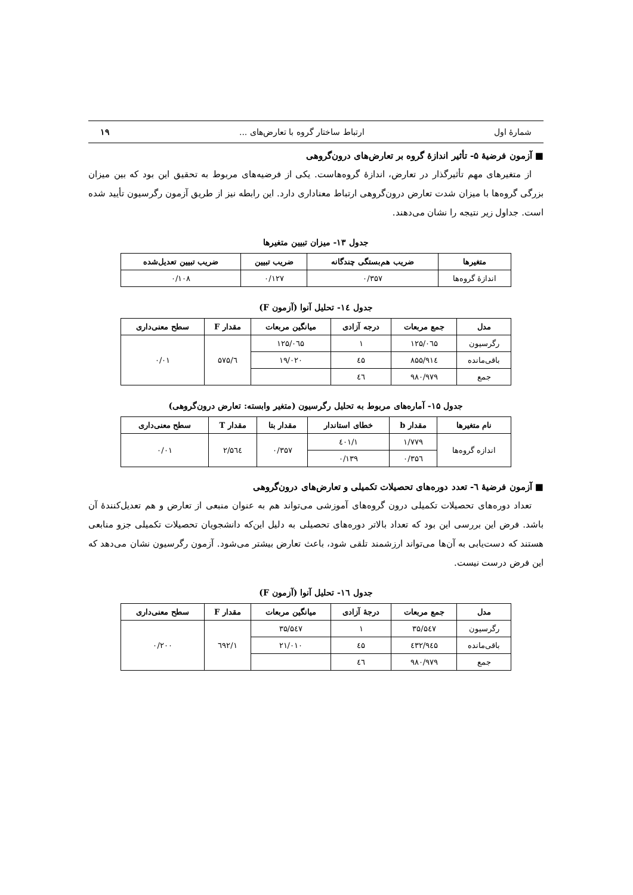شمارۀ اول ارتباط ساختار گروه با تعارض‌های ... ۱۹
■ آزمون فرضیۀ ۵- تأثیر اندازۀ گروه بر تعارض‌های درون‌گروهی
از متغیرهای مهم تأثیرگذار در تعارض، اندازۀ گروه‌هاست. یکی از فرضیه‌های مربوط به تحقیق این بود که بین میزان بزرگی گروه‌ها با میزان شدت تعارض درون‌گروهی ارتباط معناداری دارد. این رابطه نیز از طریق آزمون رگرسیون تأیید شده است. جداول زیر نتیجه را نشان می‌دهند.
جدول ۱۳- میزان تبیین متغیرها
| متغیرها | ضریب هم‌بستگی چندگانه | ضریب تبیین | ضریب تبیین تعدیل‌شده |
| --- | --- | --- | --- |
| اندازۀ گروه‌ها | ۰/۳۵۷ | ۰/۱۲۷ | ۰/۱۰۸ |
جدول ۱٤- تحلیل آنوا (آزمون F)
| مدل | جمع مربعات | درجه آزادی | میانگین مربعات | مقدار F | سطح معنی‌داری |
| --- | --- | --- | --- | --- | --- |
| رگرسیون | ۱۲۵/۰٦۵ | ۱ | ۱۲۵/۰٦۵ | ٦/۵۷۵ | ۰/۰۱ |
| باقی‌مانده | ۸۵۵/۹۱٤ | ٤۵ | ۱۹/۰۲۰ | | |
| جمع | ۹۸۰/۹۷۹ | ٤٦ | | | |
جدول ۱۵- آماره‌های مربوط به تحلیل رگرسیون (متغیر وابسته: تعارض درون‌گروهی)
| نام متغیرها | مقدار b | خطای استاندار | مقدار بتا | مقدار T | سطح معنی‌داری |
| --- | --- | --- | --- | --- | --- |
| اندازه گروه‌ها | ۱/۷۷۹ | ۱/٤۰۱ | ۰/۳۵۷ | ۲/۵٦٤ | ۰/۰۱ |
| | ۰/۳۵٦ | ۰/۱۳۹ | | | |
■ آزمون فرضیۀ ٦- تعدد دوره‌های تحصیلات تکمیلی و تعارض‌های درون‌گروهی
تعداد دوره‌های تحصیلات تکمیلی درون گروه‌های آموزشی می‌تواند هم به عنوان منبعی از تعارض و هم تعدیل‌کنندۀ آن باشد. فرض این بررسی این بود که تعداد بالاتر دوره‌های تحصیلی به دلیل این‌که دانشجویان تحصیلات تکمیلی جزو منابعی هستند که دست‌یابی به آن‌ها می‌تواند ارزشمند تلقی شود، باعث تعارض بیشتر می‌شود. آزمون رگرسیون نشان می‌دهد که این فرض درست نیست.
جدول ۱٦- تحلیل آنوا (آزمون F)
| مدل | جمع مربعات | درجۀ آزادی | میانگین مربعات | مقدار F | سطح معنی‌داری |
| --- | --- | --- | --- | --- | --- |
| رگرسیون | ۳۵/۵٤۷ | ۱ | ۳۵/۵٤۷ | ۱/٦۹۲ | ۰/۲۰۰ |
| باقی‌مانده | ۹٤۵/٤۳۲ | ٤۵ | ۲۱/۰۱۰ | | |
| جمع | ۹۸۰/۹۷۹ | ٤٦ | | | |